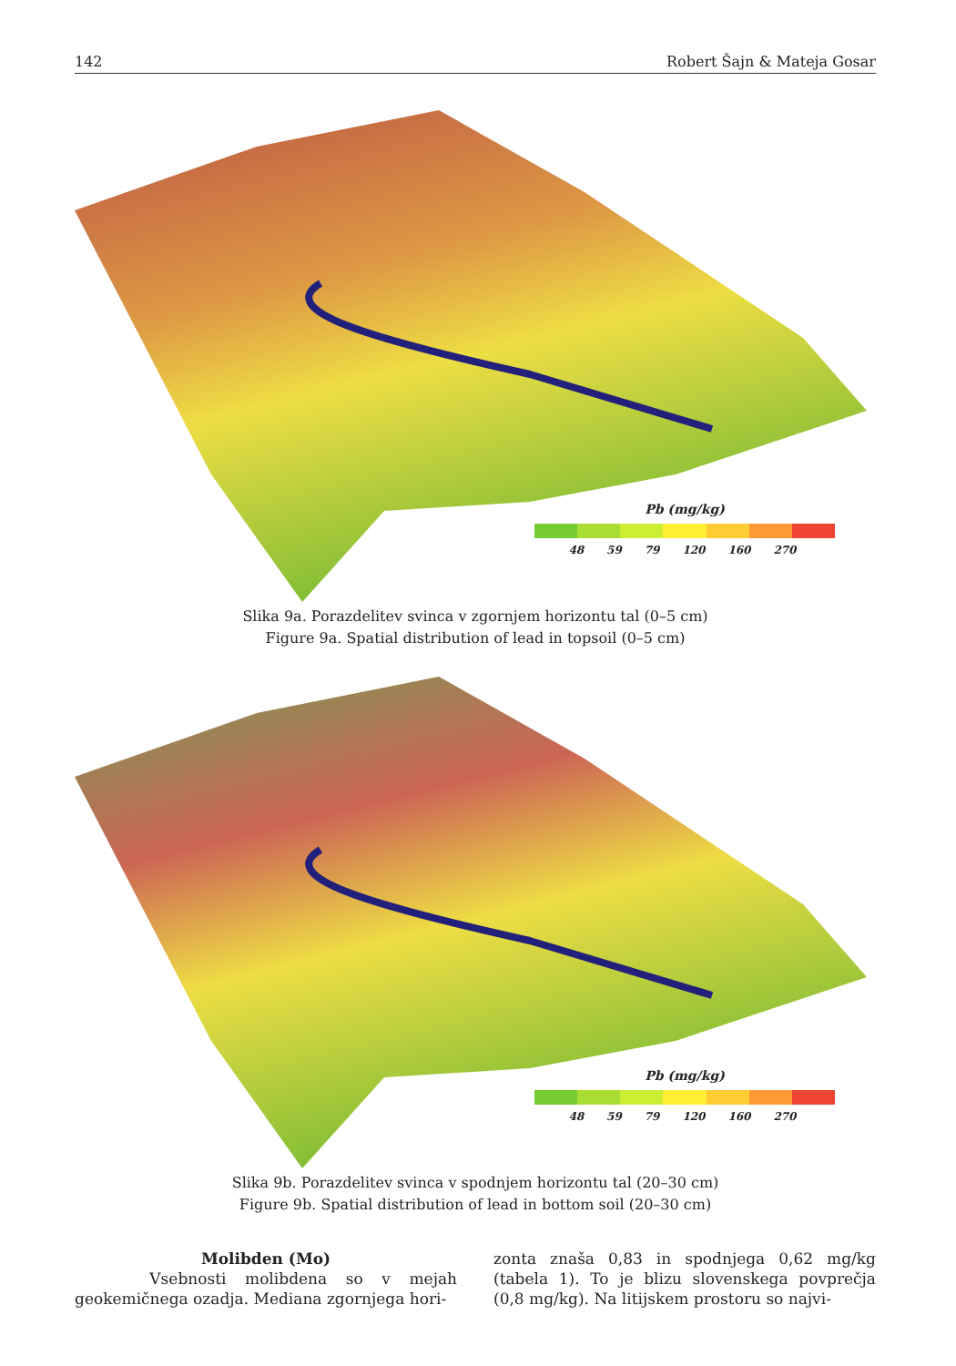142 Robert Šajn & Mateja Gosar
Pb (mg/kg)
48 59 79 120 160 270
Slika 9a. Porazdelitev svinca v zgornjem horizontu tal (0–5 cm)
Figure 9a. Spatial distribution of lead in topsoil (0–5 cm)
Pb (mg/kg)
48 59 79 120 160 270
Slika 9b. Porazdelitev svinca v spodnjem horizontu tal (20–30 cm)
Figure 9b. Spatial distribution of lead in bottom soil (20–30 cm)
Molibden (Mo)
Vsebnosti molibdena so v mejah geokemičnega ozadja. Mediana zgornjega hori-
zonta znaša 0,83 in spodnjega 0,62 mg/kg (tabela 1). To je blizu slovenskega povprečja (0,8 mg/kg). Na litijskem prostoru so najvi-